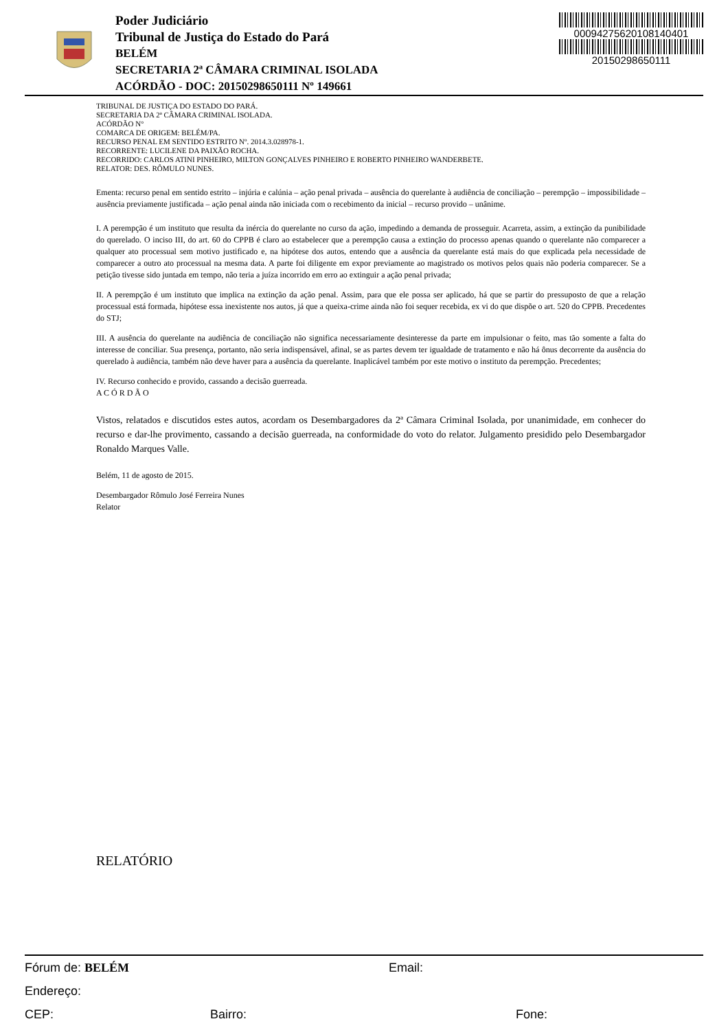Poder Judiciário
Tribunal de Justiça do Estado do Pará
BELÉM
SECRETARIA 2ª CÂMARA CRIMINAL ISOLADA
ACÓRDÃO - DOC: 20150298650111 Nº 149661
00094275620108140401
20150298650111
TRIBUNAL DE JUSTIÇA DO ESTADO DO PARÁ.
SECRETARIA DA 2ª CÂMARA CRIMINAL ISOLADA.
ACÓRDÃO N°
COMARCA DE ORIGEM: BELÉM/PA.
RECURSO PENAL EM SENTIDO ESTRITO Nº. 2014.3.028978-1.
RECORRENTE: LUCILENE DA PAIXÃO ROCHA.
RECORRIDO: CARLOS ATINI PINHEIRO, MILTON GONÇALVES PINHEIRO E ROBERTO PINHEIRO WANDERBETE.
RELATOR: DES. RÔMULO NUNES.
Ementa: recurso penal em sentido estrito – injúria e calúnia – ação penal privada – ausência do querelante à audiência de conciliação – perempção – impossibilidade – ausência previamente justificada – ação penal ainda não iniciada com o recebimento da inicial – recurso provido – unânime.
I. A perempção é um instituto que resulta da inércia do querelante no curso da ação, impedindo a demanda de prosseguir. Acarreta, assim, a extinção da punibilidade do querelado. O inciso III, do art. 60 do CPPB é claro ao estabelecer que a perempção causa a extinção do processo apenas quando o querelante não comparecer a qualquer ato processual sem motivo justificado e, na hipótese dos autos, entendo que a ausência da querelante está mais do que explicada pela necessidade de comparecer a outro ato processual na mesma data. A parte foi diligente em expor previamente ao magistrado os motivos pelos quais não poderia comparecer. Se a petição tivesse sido juntada em tempo, não teria a juíza incorrido em erro ao extinguir a ação penal privada;
II. A perempção é um instituto que implica na extinção da ação penal. Assim, para que ele possa ser aplicado, há que se partir do pressuposto de que a relação processual está formada, hipótese essa inexistente nos autos, já que a queixa-crime ainda não foi sequer recebida, ex vi do que dispõe o art. 520 do CPPB. Precedentes do STJ;
III. A ausência do querelante na audiência de conciliação não significa necessariamente desinteresse da parte em impulsionar o feito, mas tão somente a falta do interesse de conciliar. Sua presença, portanto, não seria indispensável, afinal, se as partes devem ter igualdade de tratamento e não há ônus decorrente da ausência do querelado à audiência, também não deve haver para a ausência da querelante. Inaplicável também por este motivo o instituto da perempção. Precedentes;
IV. Recurso conhecido e provido, cassando a decisão guerreada.
A C Ó R D Ã O
Vistos, relatados e discutidos estes autos, acordam os Desembargadores da 2ª Câmara Criminal Isolada, por unanimidade, em conhecer do recurso e dar-lhe provimento, cassando a decisão guerreada, na conformidade do voto do relator. Julgamento presidido pelo Desembargador Ronaldo Marques Valle.
Belém, 11 de agosto de 2015.
Desembargador Rômulo José Ferreira Nunes
Relator
RELATÓRIO
Fórum de: BELÉM Email:
Endereço:
CEP: Bairro: Fone: